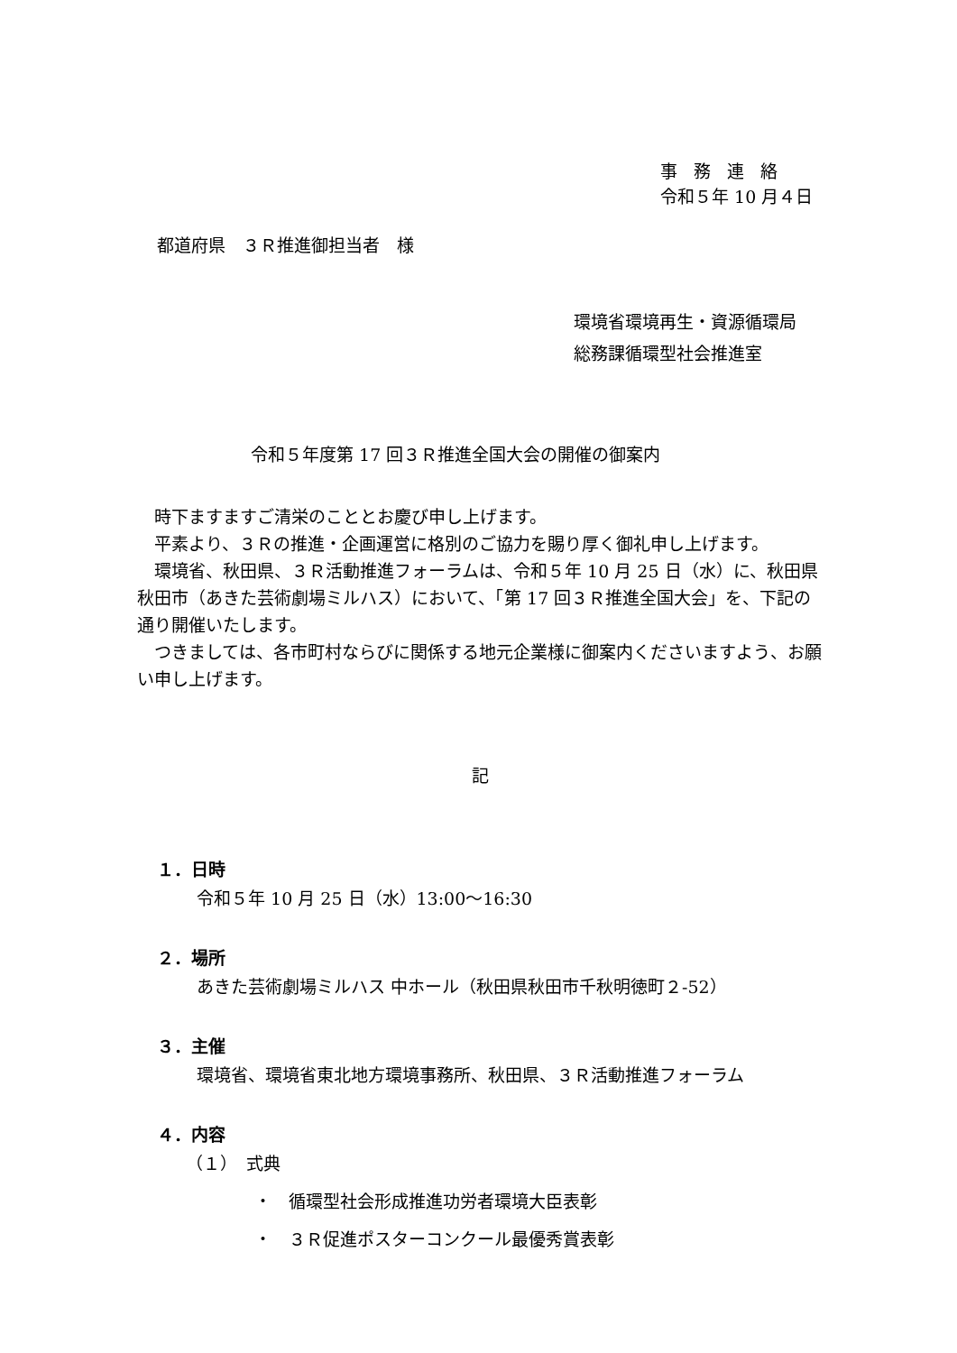事務連絡
令和５年 10 月４日
都道府県　３Ｒ推進御担当者　様
環境省環境再生・資源循環局
総務課循環型社会推進室
令和５年度第 17 回３Ｒ推進全国大会の開催の御案内
　時下ますますご清栄のこととお慶び申し上げます。
　平素より、３Ｒの推進・企画運営に格別のご協力を賜り厚く御礼申し上げます。
　環境省、秋田県、３Ｒ活動推進フォーラムは、令和５年 10 月 25 日（水）に、秋田県秋田市（あきた芸術劇場ミルハス）において、「第 17 回３Ｒ推進全国大会」を、下記の通り開催いたします。
　つきましては、各市町村ならびに関係する地元企業様に御案内くださいますよう、お願い申し上げます。
記
１．日時
令和５年 10 月 25 日（水）13:00～16:30
２．場所
あきた芸術劇場ミルハス 中ホール（秋田県秋田市千秋明徳町２-52）
３．主催
環境省、環境省東北地方環境事務所、秋田県、３Ｒ活動推進フォーラム
４．内容
（１）　式典
・　循環型社会形成推進功労者環境大臣表彰
・　３Ｒ促進ポスターコンクール最優秀賞表彰